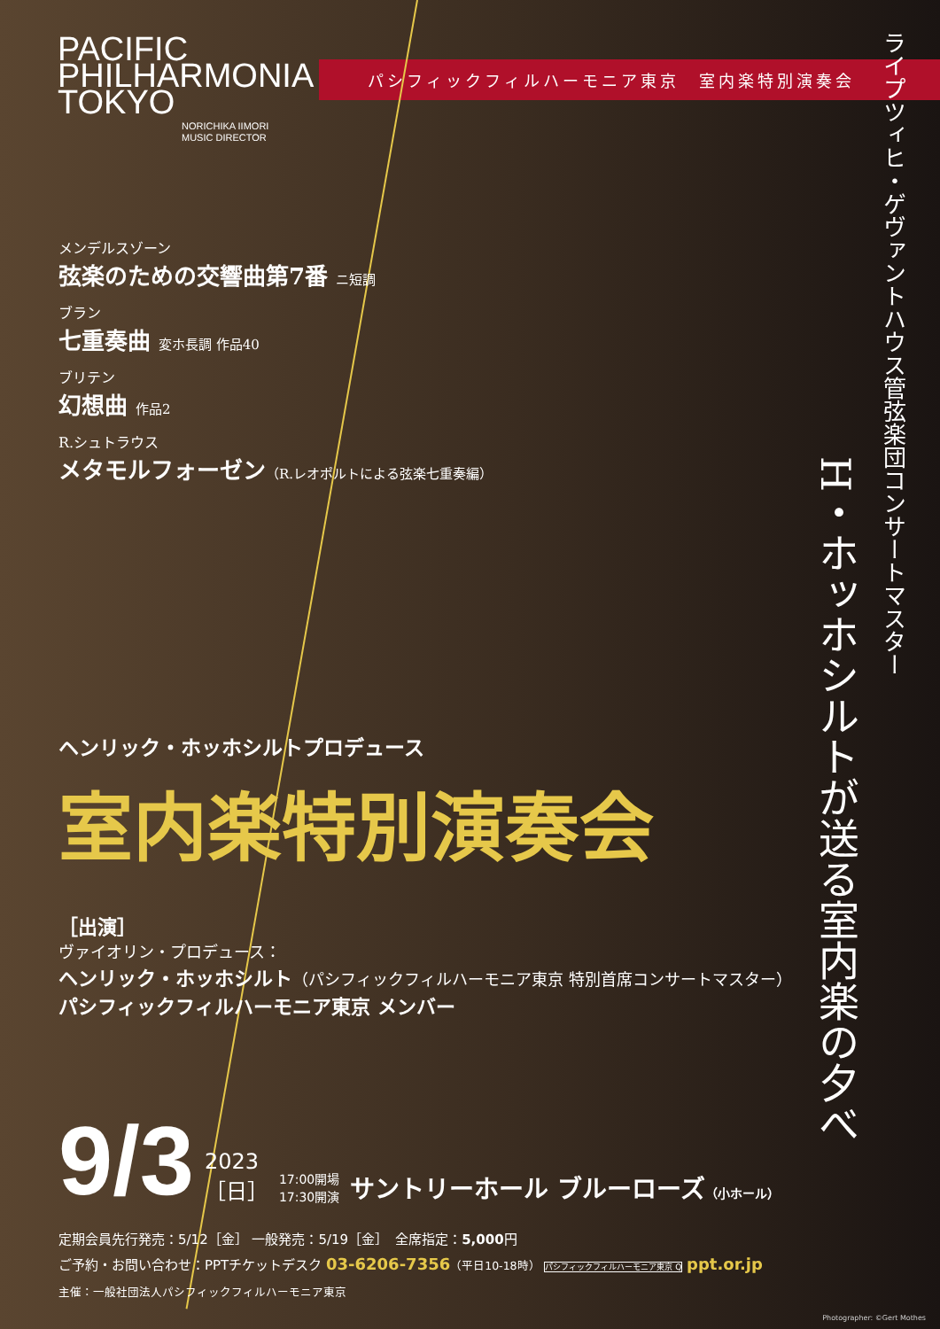PACIFIC PHILHARMONIA TOKYO
NORICHIKA IIMORI
MUSIC DIRECTOR
パシフィックフィルハーモニア東京　室内楽特別演奏会
ライプツィヒ・ゲヴァントハウス管弦楽団コンサートマスター
H・ホッホシルトが送る室内楽の夕べ
メンデルスゾーン
弦楽のための交響曲第7番 ニ短調
ブラン
七重奏曲 変ホ長調 作品40
ブリテン
幻想曲 作品2
R.シュトラウス
メタモルフォーゼン（R.レオポルトによる弦楽七重奏編）
ヘンリック・ホッホシルトプロデュース
室内楽特別演奏会
［出演］
ヴァイオリン・プロデュース：
ヘンリック・ホッホシルト（パシフィックフィルハーモニア東京 特別首席コンサートマスター）
パシフィックフィルハーモニア東京 メンバー
9/3
2023
［日］
17:00開場
17:30開演
サントリーホール ブルーローズ（小ホール）
定期会員先行発売：5/12［金］ 一般発売：5/19［金］　全席指定：5,000円
ご予約・お問い合わせ：PPTチケットデスク 03-6206-7356（平日10-18時） パシフィックフィルハーモニア東京 Q ppt.or.jp
主催：一般社団法人パシフィックフィルハーモニア東京
Photographer: ©Gert Mothes